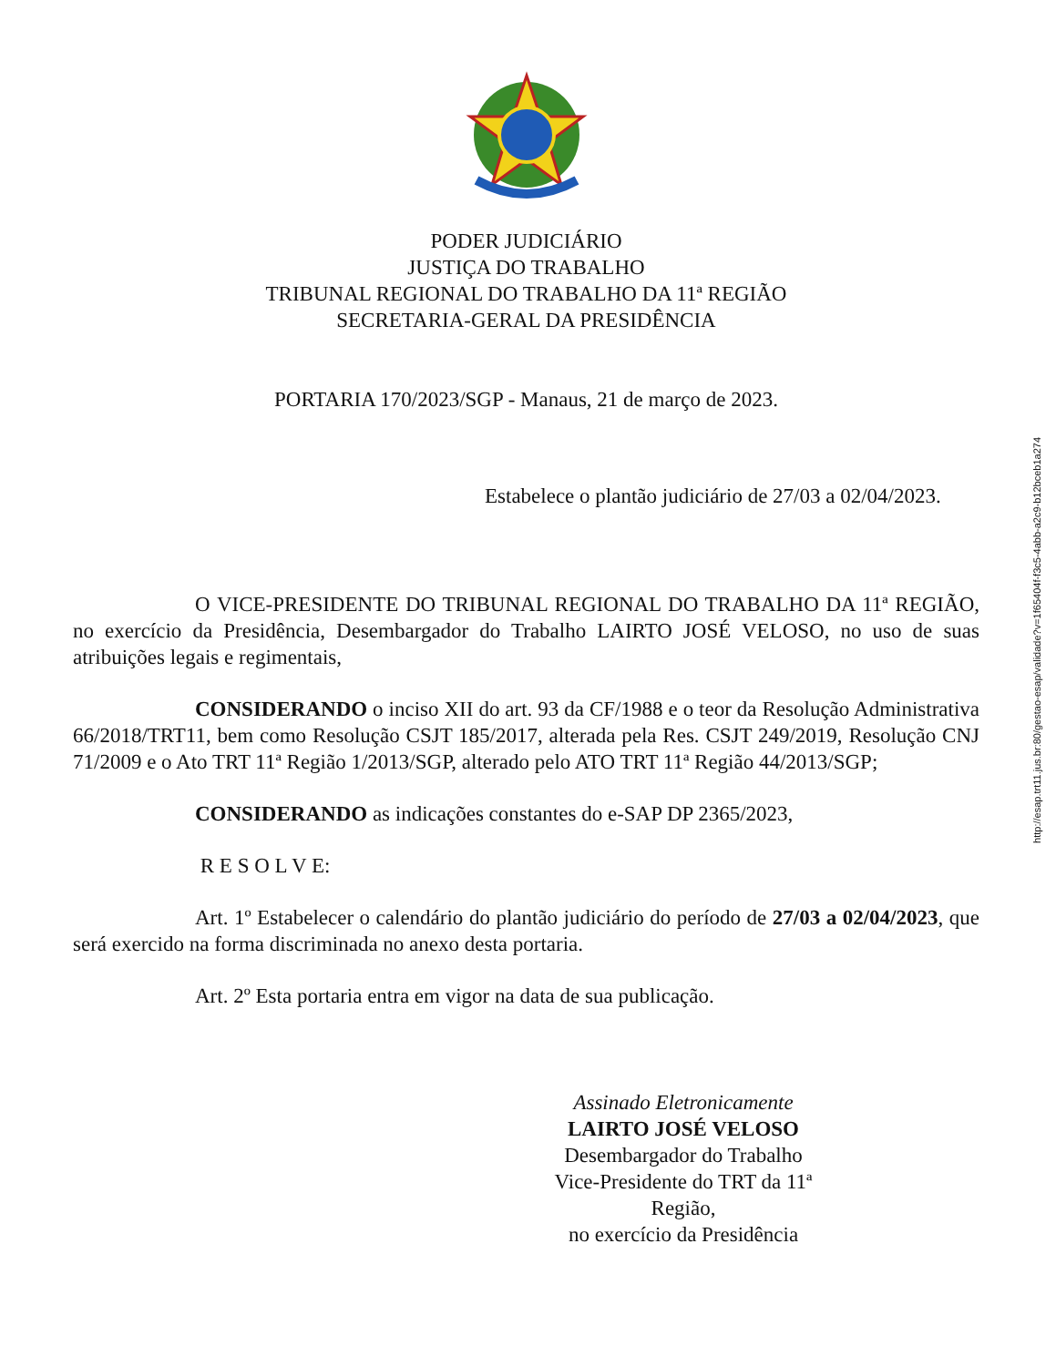PODER JUDICIÁRIO
JUSTIÇA DO TRABALHO
TRIBUNAL REGIONAL DO TRABALHO DA 11ª REGIÃO
SECRETARIA-GERAL DA PRESIDÊNCIA
PORTARIA 170/2023/SGP - Manaus, 21 de março de 2023.
Estabelece o plantão judiciário de 27/03 a 02/04/2023.
O VICE-PRESIDENTE DO TRIBUNAL REGIONAL DO TRABALHO DA 11ª REGIÃO, no exercício da Presidência, Desembargador do Trabalho LAIRTO JOSÉ VELOSO, no uso de suas atribuições legais e regimentais,
CONSIDERANDO o inciso XII do art. 93 da CF/1988 e o teor da Resolução Administrativa 66/2018/TRT11, bem como Resolução CSJT 185/2017, alterada pela Res. CSJT 249/2019, Resolução CNJ 71/2009 e o Ato TRT 11ª Região 1/2013/SGP, alterado pelo ATO TRT 11ª Região 44/2013/SGP;
CONSIDERANDO as indicações constantes do e-SAP DP 2365/2023,
R E S O L V E:
Art. 1º Estabelecer o calendário do plantão judiciário do período de 27/03 a 02/04/2023, que será exercido na forma discriminada no anexo desta portaria.
Art. 2º Esta portaria entra em vigor na data de sua publicação.
Assinado Eletronicamente
LAIRTO JOSÉ VELOSO
Desembargador do Trabalho
Vice-Presidente do TRT da 11ª Região,
no exercício da Presidência
http://esap.trt11.jus.br:80/gestao-esap/validade?v=1f65404f-f3c5-4abb-a2c9-b12bceb1a274